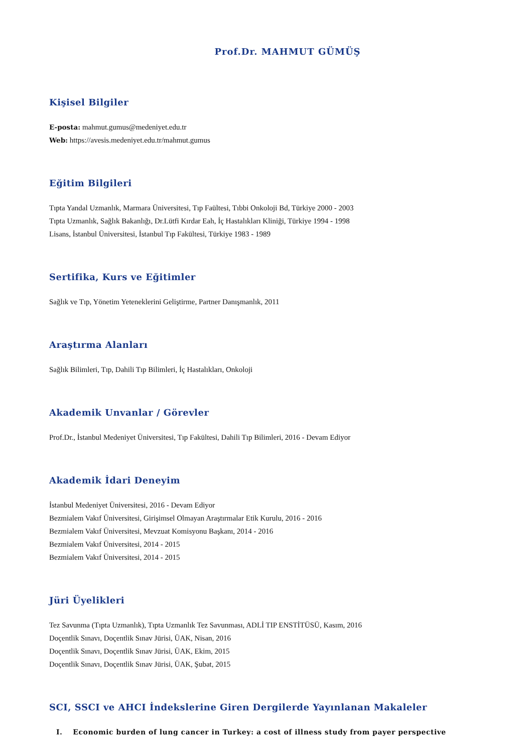Prof.Dr. MAHMUT GÜMÜŞ
Kişisel Bilgiler
E-posta: mahmut.gumus@medeniyet.edu.tr
Web: https://avesis.medeniyet.edu.tr/mahmut.gumus
Eğitim Bilgileri
Tıpta Yandal Uzmanlık, Marmara Üniversitesi, Tıp Faültesi, Tıbbi Onkoloji Bd, Türkiye 2000 - 2003
Tıpta Uzmanlık, Sağlık Bakanlığı, Dr.Lütfi Kırdar Eah, İç Hastalıkları Kliniği, Türkiye 1994 - 1998
Lisans, İstanbul Üniversitesi, İstanbul Tıp Fakültesi, Türkiye 1983 - 1989
Sertifika, Kurs ve Eğitimler
Sağlık ve Tıp, Yönetim Yeteneklerini Geliştirme, Partner Danışmanlık, 2011
Araştırma Alanları
Sağlık Bilimleri, Tıp, Dahili Tıp Bilimleri, İç Hastalıkları, Onkoloji
Akademik Unvanlar / Görevler
Prof.Dr., İstanbul Medeniyet Üniversitesi, Tıp Fakültesi, Dahili Tıp Bilimleri, 2016 - Devam Ediyor
Akademik İdari Deneyim
İstanbul Medeniyet Üniversitesi, 2016 - Devam Ediyor
Bezmialem Vakıf Üniversitesi, Girişimsel Olmayan Araştırmalar Etik Kurulu, 2016 - 2016
Bezmialem Vakıf Üniversitesi, Mevzuat Komisyonu Başkanı, 2014 - 2016
Bezmialem Vakıf Üniversitesi, 2014 - 2015
Bezmialem Vakıf Üniversitesi, 2014 - 2015
Jüri Üyelikleri
Tez Savunma (Tıpta Uzmanlık), Tıpta Uzmanlık Tez Savunması, ADLİ TIP ENSTİTÜSÜ, Kasım, 2016
Doçentlik Sınavı, Doçentlik Sınav Jürisi, ÜAK, Nisan, 2016
Doçentlik Sınavı, Doçentlik Sınav Jürisi, ÜAK, Ekim, 2015
Doçentlik Sınavı, Doçentlik Sınav Jürisi, ÜAK, Şubat, 2015
SCI, SSCI ve AHCI İndekslerine Giren Dergilerde Yayınlanan Makaleler
I. Economic burden of lung cancer in Turkey: a cost of illness study from payer perspective